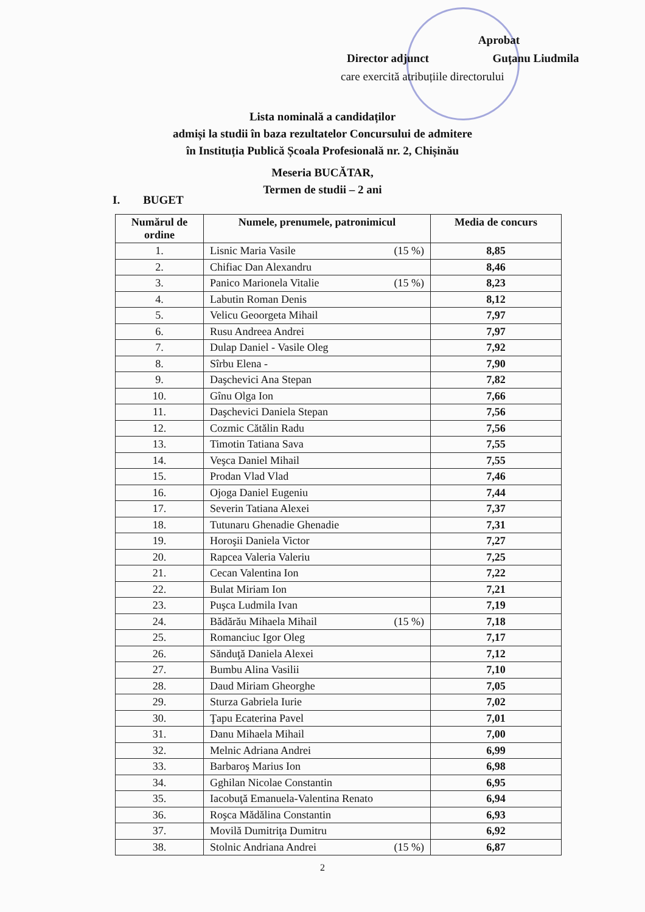Aprobat
Director adjunct Guțanu Liudmila
care exercită atribuțiile directorului
Lista nominală a candidaților
admiși la studii în baza rezultatelor Concursului de admitere
în Instituția Publică Școala Profesională nr. 2, Chișinău
Meseria BUCĂTAR,
Termen de studii – 2 ani
I. BUGET
| Numărul de ordine | Numele, prenumele, patronimicul | Media de concurs |
| --- | --- | --- |
| 1. | Lisnic Maria Vasile (15 %) | 8,85 |
| 2. | Chifiac Dan Alexandru | 8,46 |
| 3. | Panico Marionela Vitalie (15 %) | 8,23 |
| 4. | Labutin Roman Denis | 8,12 |
| 5. | Velicu Geoorgeta Mihail | 7,97 |
| 6. | Rusu Andreea Andrei | 7,97 |
| 7. | Dulap Daniel - Vasile Oleg | 7,92 |
| 8. | Sîrbu Elena - | 7,90 |
| 9. | Daşchevici Ana Stepan | 7,82 |
| 10. | Gînu Olga Ion | 7,66 |
| 11. | Daşchevici Daniela Stepan | 7,56 |
| 12. | Cozmic Cătălin Radu | 7,56 |
| 13. | Timotin Tatiana Sava | 7,55 |
| 14. | Veşca Daniel Mihail | 7,55 |
| 15. | Prodan Vlad Vlad | 7,46 |
| 16. | Ojoga Daniel Eugeniu | 7,44 |
| 17. | Severin Tatiana Alexei | 7,37 |
| 18. | Tutunaru Ghenadie Ghenadie | 7,31 |
| 19. | Horoşii Daniela Victor | 7,27 |
| 20. | Rapcea Valeria Valeriu | 7,25 |
| 21. | Cecan Valentina Ion | 7,22 |
| 22. | Bulat Miriam Ion | 7,21 |
| 23. | Puşca Ludmila Ivan | 7,19 |
| 24. | Bădărău Mihaela Mihail (15 %) | 7,18 |
| 25. | Romanciuc Igor Oleg | 7,17 |
| 26. | Sănduţă Daniela Alexei | 7,12 |
| 27. | Bumbu Alina Vasilii | 7,10 |
| 28. | Daud Miriam Gheorghe | 7,05 |
| 29. | Sturza Gabriela Iurie | 7,02 |
| 30. | Ţapu Ecaterina Pavel | 7,01 |
| 31. | Danu Mihaela Mihail | 7,00 |
| 32. | Melnic Adriana Andrei | 6,99 |
| 33. | Barbaroş Marius Ion | 6,98 |
| 34. | Gghilan Nicolae Constantin | 6,95 |
| 35. | Iacobuţă Emanuela-Valentina Renato | 6,94 |
| 36. | Roşca Mădălina Constantin | 6,93 |
| 37. | Movilă Dumitriţa Dumitru | 6,92 |
| 38. | Stolnic Andriana Andrei (15 %) | 6,87 |
2